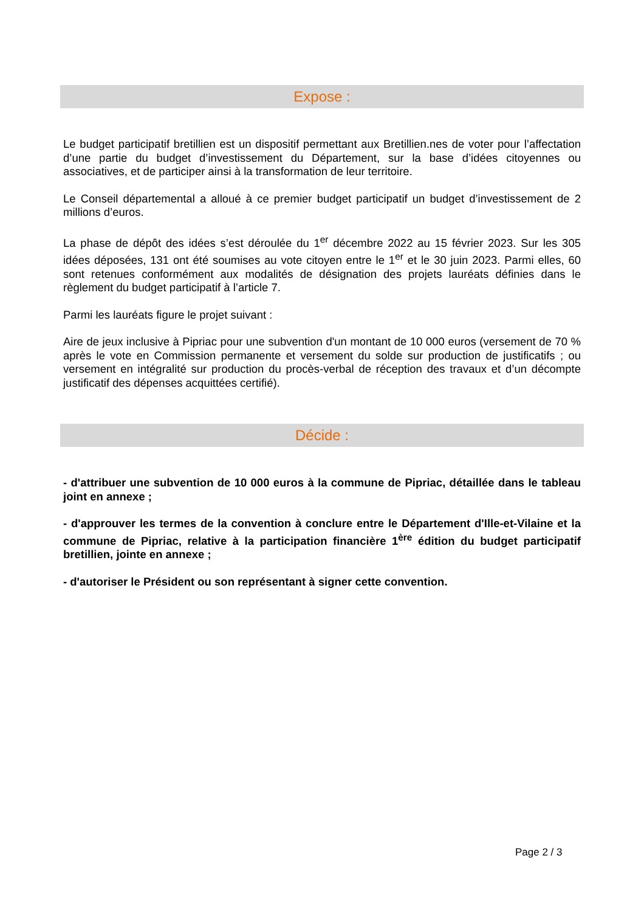Expose :
Le budget participatif bretillien est un dispositif permettant aux Bretillien.nes de voter pour l’affectation d’une partie du budget d’investissement du Département, sur la base d’idées citoyennes ou associatives, et de participer ainsi à la transformation de leur territoire.
Le Conseil départemental a alloué à ce premier budget participatif un budget d’investissement de 2 millions d’euros.
La phase de dépôt des idées s’est déroulée du 1<sup>er</sup> décembre 2022 au 15 février 2023. Sur les 305 idées déposées, 131 ont été soumises au vote citoyen entre le 1<sup>er</sup> et le 30 juin 2023. Parmi elles, 60 sont retenues conformément aux modalités de désignation des projets lauréats définies dans le règlement du budget participatif à l’article 7.
Parmi les lauréats figure le projet suivant :
Aire de jeux inclusive à Pipriac pour une subvention d'un montant de 10 000 euros (versement de 70 % après le vote en Commission permanente et versement du solde sur production de justificatifs ; ou versement en intégralité sur production du procès-verbal de réception des travaux et d’un décompte justificatif des dépenses acquittées certifié).
Décide :
- d'attribuer une subvention de 10 000 euros à la commune de Pipriac, détaillée dans le tableau joint en annexe ;
- d'approuver les termes de la convention à conclure entre le Département d'Ille-et-Vilaine et la commune de Pipriac, relative à la participation financière 1<sup>ère</sup> édition du budget participatif bretillien, jointe en annexe ;
- d'autoriser le Président ou son représentant à signer cette convention.
Page 2 / 3